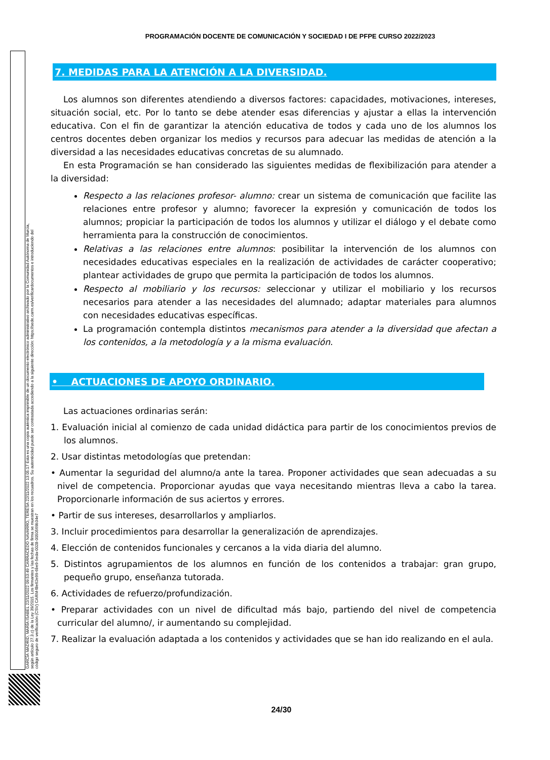PROGRAMACIÓN DOCENTE DE COMUNICACIÓN Y SOCIEDAD I DE PFPE CURSO 2022/2023
GARCÍA MADRID, MARÍA ISABEL 22/11/2022 09:53:49 CARRACEDO NAVARRO, TERESA 22/11/2022 13:05:17 Esta es una copia auténtica imprimible de un documento electrónico administrativo archivado por la Comunidad Autónoma de Murcia, según artículo 27.3.c) de la Ley 39/2015. Los firmantes y las fechas de firma se muestran en los recuadros. Su autenticidad puede ser contrastada accediendo a la siguiente dirección: https://sede.carm.es/verificardocumentos e introduciendo del código seguro de verificación (CSV) CARM-f8e62e99-6be9-5eda-0028-0050569b34e7
7. MEDIDAS PARA LA ATENCIÓN A LA DIVERSIDAD.
Los alumnos son diferentes atendiendo a diversos factores: capacidades, motivaciones, intereses, situación social, etc. Por lo tanto se debe atender esas diferencias y ajustar a ellas la intervención educativa. Con el fin de garantizar la atención educativa de todos y cada uno de los alumnos los centros docentes deben organizar los medios y recursos para adecuar las medidas de atención a la diversidad a las necesidades educativas concretas de su alumnado.
En esta Programación se han considerado las siguientes medidas de flexibilización para atender a la diversidad:
Respecto a las relaciones profesor- alumno: crear un sistema de comunicación que facilite las relaciones entre profesor y alumno; favorecer la expresión y comunicación de todos los alumnos; propiciar la participación de todos los alumnos y utilizar el diálogo y el debate como herramienta para la construcción de conocimientos.
Relativas a las relaciones entre alumnos: posibilitar la intervención de los alumnos con necesidades educativas especiales en la realización de actividades de carácter cooperativo; plantear actividades de grupo que permita la participación de todos los alumnos.
Respecto al mobiliario y los recursos: seleccionar y utilizar el mobiliario y los recursos necesarios para atender a las necesidades del alumnado; adaptar materiales para alumnos con necesidades educativas específicas.
La programación contempla distintos mecanismos para atender a la diversidad que afectan a los contenidos, a la metodología y a la misma evaluación.
• ACTUACIONES DE APOYO ORDINARIO.
Las actuaciones ordinarias serán:
1. Evaluación inicial al comienzo de cada unidad didáctica para partir de los conocimientos previos de los alumnos.
2. Usar distintas metodologías que pretendan:
• Aumentar la seguridad del alumno/a ante la tarea. Proponer actividades que sean adecuadas a su nivel de competencia. Proporcionar ayudas que vaya necesitando mientras lleva a cabo la tarea. Proporcionarle información de sus aciertos y errores.
• Partir de sus intereses, desarrollarlos y ampliarlos.
3. Incluir procedimientos para desarrollar la generalización de aprendizajes.
4. Elección de contenidos funcionales y cercanos a la vida diaria del alumno.
5. Distintos agrupamientos de los alumnos en función de los contenidos a trabajar: gran grupo, pequeño grupo, enseñanza tutorada.
6. Actividades de refuerzo/profundización.
• Preparar actividades con un nivel de dificultad más bajo, partiendo del nivel de competencia curricular del alumno/, ir aumentando su complejidad.
7. Realizar la evaluación adaptada a los contenidos y actividades que se han ido realizando en el aula.
24/30